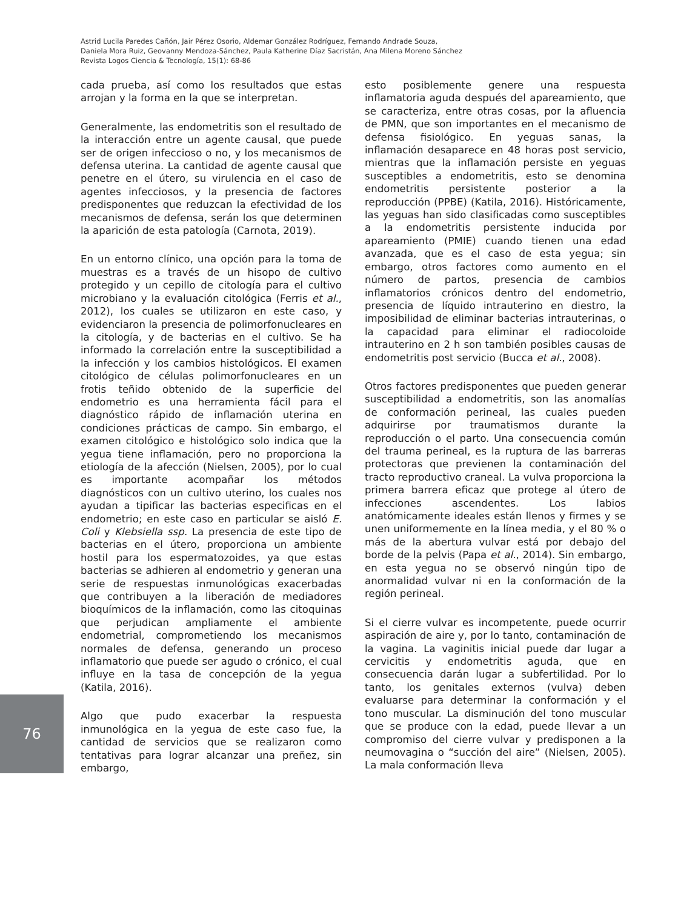Astrid Lucila Paredes Cañón, Jair Pérez Osorio, Aldemar González Rodríguez, Fernando Andrade Souza,
Daniela Mora Ruiz, Geovanny Mendoza-Sánchez, Paula Katherine Díaz Sacristán, Ana Milena Moreno Sánchez
Revista Logos Ciencia & Tecnología, 15(1): 68-86
cada prueba, así como los resultados que estas arrojan y la forma en la que se interpretan.
Generalmente, las endometritis son el resultado de la interacción entre un agente causal, que puede ser de origen infeccioso o no, y los mecanismos de defensa uterina. La cantidad de agente causal que penetre en el útero, su virulencia en el caso de agentes infecciosos, y la presencia de factores predisponentes que reduzcan la efectividad de los mecanismos de defensa, serán los que determinen la aparición de esta patología (Carnota, 2019).
En un entorno clínico, una opción para la toma de muestras es a través de un hisopo de cultivo protegido y un cepillo de citología para el cultivo microbiano y la evaluación citológica (Ferris et al., 2012), los cuales se utilizaron en este caso, y evidenciaron la presencia de polimorfonucleares en la citología, y de bacterias en el cultivo. Se ha informado la correlación entre la susceptibilidad a la infección y los cambios histológicos. El examen citológico de células polimorfonucleares en un frotis teñido obtenido de la superficie del endometrio es una herramienta fácil para el diagnóstico rápido de inflamación uterina en condiciones prácticas de campo. Sin embargo, el examen citológico e histológico solo indica que la yegua tiene inflamación, pero no proporciona la etiología de la afección (Nielsen, 2005), por lo cual es importante acompañar los métodos diagnósticos con un cultivo uterino, los cuales nos ayudan a tipificar las bacterias especificas en el endometrio; en este caso en particular se aisló E. Coli y Klebsiella ssp. La presencia de este tipo de bacterias en el útero, proporciona un ambiente hostil para los espermatozoides, ya que estas bacterias se adhieren al endometrio y generan una serie de respuestas inmunológicas exacerbadas que contribuyen a la liberación de mediadores bioquímicos de la inflamación, como las citoquinas que perjudican ampliamente el ambiente endometrial, comprometiendo los mecanismos normales de defensa, generando un proceso inflamatorio que puede ser agudo o crónico, el cual influye en la tasa de concepción de la yegua (Katila, 2016).
Algo que pudo exacerbar la respuesta inmunológica en la yegua de este caso fue, la cantidad de servicios que se realizaron como tentativas para lograr alcanzar una preñez, sin embargo,
esto posiblemente genere una respuesta inflamatoria aguda después del apareamiento, que se caracteriza, entre otras cosas, por la afluencia de PMN, que son importantes en el mecanismo de defensa fisiológico. En yeguas sanas, la inflamación desaparece en 48 horas post servicio, mientras que la inflamación persiste en yeguas susceptibles a endometritis, esto se denomina endometritis persistente posterior a la reproducción (PPBE) (Katila, 2016). Históricamente, las yeguas han sido clasificadas como susceptibles a la endometritis persistente inducida por apareamiento (PMIE) cuando tienen una edad avanzada, que es el caso de esta yegua; sin embargo, otros factores como aumento en el número de partos, presencia de cambios inflamatorios crónicos dentro del endometrio, presencia de líquido intrauterino en diestro, la imposibilidad de eliminar bacterias intrauterinas, o la capacidad para eliminar el radiocoloide intrauterino en 2 h son también posibles causas de endometritis post servicio (Bucca et al., 2008).
Otros factores predisponentes que pueden generar susceptibilidad a endometritis, son las anomalías de conformación perineal, las cuales pueden adquirirse por traumatismos durante la reproducción o el parto. Una consecuencia común del trauma perineal, es la ruptura de las barreras protectoras que previenen la contaminación del tracto reproductivo craneal. La vulva proporciona la primera barrera eficaz que protege al útero de infecciones ascendentes. Los labios anatómicamente ideales están llenos y firmes y se unen uniformemente en la línea media, y el 80 % o más de la abertura vulvar está por debajo del borde de la pelvis (Papa et al., 2014). Sin embargo, en esta yegua no se observó ningún tipo de anormalidad vulvar ni en la conformación de la región perineal.
Si el cierre vulvar es incompetente, puede ocurrir aspiración de aire y, por lo tanto, contaminación de la vagina. La vaginitis inicial puede dar lugar a cervicitis y endometritis aguda, que en consecuencia darán lugar a subfertilidad. Por lo tanto, los genitales externos (vulva) deben evaluarse para determinar la conformación y el tono muscular. La disminución del tono muscular que se produce con la edad, puede llevar a un compromiso del cierre vulvar y predisponen a la neumovagina o “succión del aire” (Nielsen, 2005). La mala conformación lleva
76